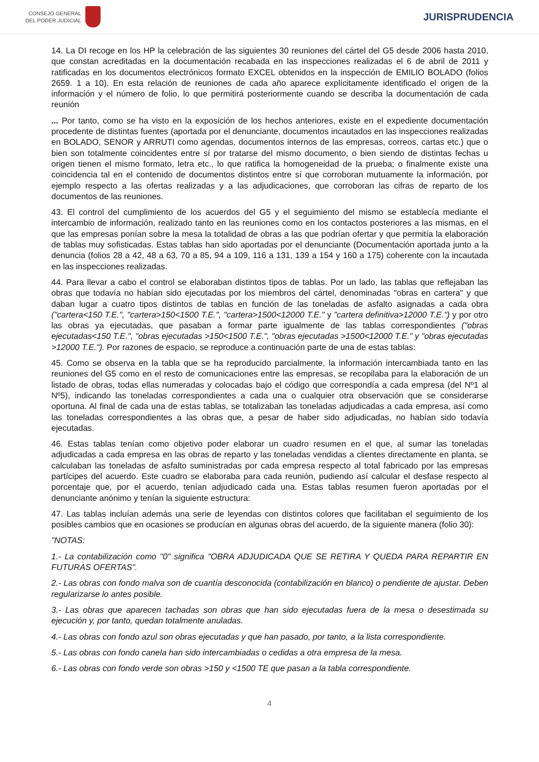CONSEJO GENERAL
DEL PODER JUDICIAL
JURISPRUDENCIA
14. La DI recoge en los HP la celebración de las siguientes 30 reuniones del cártel del G5 desde 2006 hasta 2010, que constan acreditadas en la documentación recabada en las inspecciones realizadas el 6 de abril de 2011 y ratificadas en los documentos electrónicos formato EXCEL obtenidos en la inspección de EMILIO BOLADO (folios 2659. 1 a 10). En esta relación de reuniones de cada año aparece explícitamente identificado el origen de la información y el número de folio, lo que permitirá posteriormente cuando se describa la documentación de cada reunión
... Por tanto, como se ha visto en la exposición de los hechos anteriores, existe en el expediente documentación procedente de distintas fuentes (aportada por el denunciante, documentos incautados en las inspecciones realizadas en BOLADO, SENOR y ARRUTI como agendas, documentos internos de las empresas, correos, cartas etc.) que o bien son totalmente coincidentes entre sí por tratarse del mismo documento, o bien siendo de distintas fechas u origen tienen el mismo formato, letra etc., lo que ratifica la homogeneidad de la prueba; o finalmente existe una coincidencia tal en el contenido de documentos distintos entre sí que corroboran mutuamente la información, por ejemplo respecto a las ofertas realizadas y a las adjudicaciones, que corroboran las cifras de reparto de los documentos de las reuniones.
43. El control del cumplimiento de los acuerdos del G5 y el seguimiento del mismo se establecía mediante el intercambio de información, realizado tanto en las reuniones como en los contactos posteriores a las mismas, en el que las empresas ponían sobre la mesa la totalidad de obras a las que podrían ofertar y que permitía la elaboración de tablas muy sofisticadas. Estas tablas han sido aportadas por el denunciante (Documentación aportada junto a la denuncia (folios 28 a 42, 48 a 63, 70 a 85, 94 a 109, 116 a 131, 139 a 154 y 160 a 175) coherente con la incautada en las inspecciones realizadas.
44. Para llevar a cabo el control se elaboraban distintos tipos de tablas. Por un lado, las tablas que reflejaban las obras que todavía no habían sido ejecutadas por los miembros del cártel, denominadas "obras en cartera" y que daban lugar a cuatro tipos distintos de tablas en función de las toneladas de asfalto asignadas a cada obra ("cartera<150 T.E.", "cartera>150<1500 T.E.", "cartera>1500<12000 T.E." y "cartera definitiva>12000 T.E.") y por otro las obras ya ejecutadas, que pasaban a formar parte igualmente de las tablas correspondientes ("obras ejecutadas<150 T.E.", "obras ejecutadas >150<1500 T.E.", "obras ejecutadas >1500<12000 T.E." y "obras ejecutadas >12000 T.E."). Por razones de espacio, se reproduce a continuación parte de una de estas tablas:
45. Como se observa en la tabla que se ha reproducido parcialmente, la información intercambiada tanto en las reuniones del G5 como en el resto de comunicaciones entre las empresas, se recopilaba para la elaboración de un listado de obras, todas ellas numeradas y colocadas bajo el código que correspondía a cada empresa (del Nº1 al Nº5), indicando las toneladas correspondientes a cada una o cualquier otra observación que se considerarse oportuna. Al final de cada una de estas tablas, se totalizaban las toneladas adjudicadas a cada empresa, así como las toneladas correspondientes a las obras que, a pesar de haber sido adjudicadas, no habían sido todavía ejecutadas.
46. Estas tablas tenían como objetivo poder elaborar un cuadro resumen en el que, al sumar las toneladas adjudicadas a cada empresa en las obras de reparto y las toneladas vendidas a clientes directamente en planta, se calculaban las toneladas de asfalto suministradas por cada empresa respecto al total fabricado por las empresas partícipes del acuerdo. Este cuadro se elaboraba para cada reunión, pudiendo así calcular el desfase respecto al porcentaje que, por el acuerdo, tenían adjudicado cada una. Estas tablas resumen fueron aportadas por el denunciante anónimo y tenían la siguiente estructura:
47. Las tablas incluían además una serie de leyendas con distintos colores que facilitaban el seguimiento de los posibles cambios que en ocasiones se producían en algunas obras del acuerdo, de la siguiente manera (folio 30):
"NOTAS:
1.- La contabilización como "0" significa "OBRA ADJUDICADA QUE SE RETIRA Y QUEDA PARA REPARTIR EN FUTURAS OFERTAS".
2.- Las obras con fondo malva son de cuantía desconocida (contabilización en blanco) o pendiente de ajustar. Deben regularizarse lo antes posible.
3.- Las obras que aparecen tachadas son obras que han sido ejecutadas fuera de la mesa o desestimada su ejecución y, por tanto, quedan totalmente anuladas.
4.- Las obras con fondo azul son obras ejecutadas y que han pasado, por tanto, a la lista correspondiente.
5.- Las obras con fondo canela han sido intercambiadas o cedidas a otra empresa de la mesa.
6.- Las obras con fondo verde son obras >150 y <1500 TE que pasan a la tabla correspondiente.
4